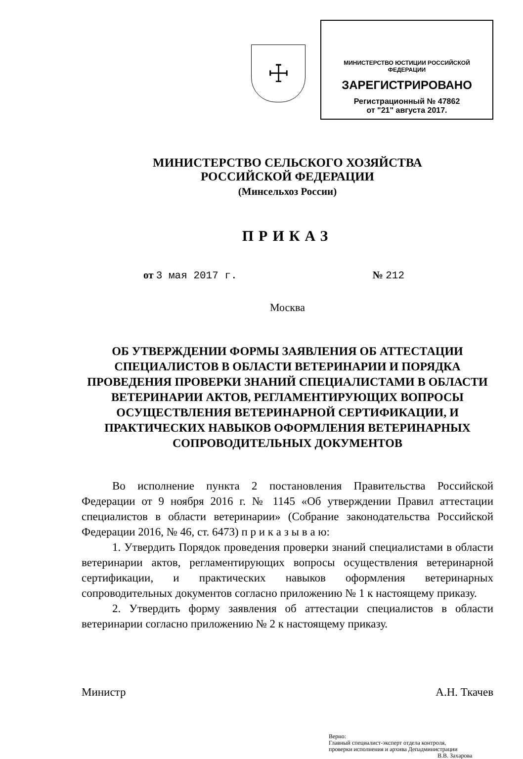☩
МИНИСТЕРСТВО ЮСТИЦИИ РОССИЙСКОЙ ФЕДЕРАЦИИ
ЗАРЕГИСТРИРОВАНО
Регистрационный № 47862
от "21" августа 2017.
МИНИСТЕРСТВО СЕЛЬСКОГО ХОЗЯЙСТВА
РОССИЙСКОЙ ФЕДЕРАЦИИ
(Минсельхоз России)
ПРИКАЗ
от 3 мая 2017 г. № 212
Москва
ОБ УТВЕРЖДЕНИИ ФОРМЫ ЗАЯВЛЕНИЯ ОБ АТТЕСТАЦИИ СПЕЦИАЛИСТОВ В ОБЛАСТИ ВЕТЕРИНАРИИ И ПОРЯДКА ПРОВЕДЕНИЯ ПРОВЕРКИ ЗНАНИЙ СПЕЦИАЛИСТАМИ В ОБЛАСТИ ВЕТЕРИНАРИИ АКТОВ, РЕГЛАМЕНТИРУЮЩИХ ВОПРОСЫ ОСУЩЕСТВЛЕНИЯ ВЕТЕРИНАРНОЙ СЕРТИФИКАЦИИ, И ПРАКТИЧЕСКИХ НАВЫКОВ ОФОРМЛЕНИЯ ВЕТЕРИНАРНЫХ СОПРОВОДИТЕЛЬНЫХ ДОКУМЕНТОВ
Во исполнение пункта 2 постановления Правительства Российской Федерации от 9 ноября 2016 г. № 1145 «Об утверждении Правил аттестации специалистов в области ветеринарии» (Собрание законодательства Российской Федерации 2016, № 46, ст. 6473) п р и к а з ы в а ю:
1. Утвердить Порядок проведения проверки знаний специалистами в области ветеринарии актов, регламентирующих вопросы осуществления ветеринарной сертификации, и практических навыков оформления ветеринарных сопроводительных документов согласно приложению № 1 к настоящему приказу.
2. Утвердить форму заявления об аттестации специалистов в области ветеринарии согласно приложению № 2 к настоящему приказу.
Министр А.Н. Ткачев
Верно:
Главный специалист-эксперт отдела контроля,
проверки исполнения и архива Депадминистрации
В.В. Захарова